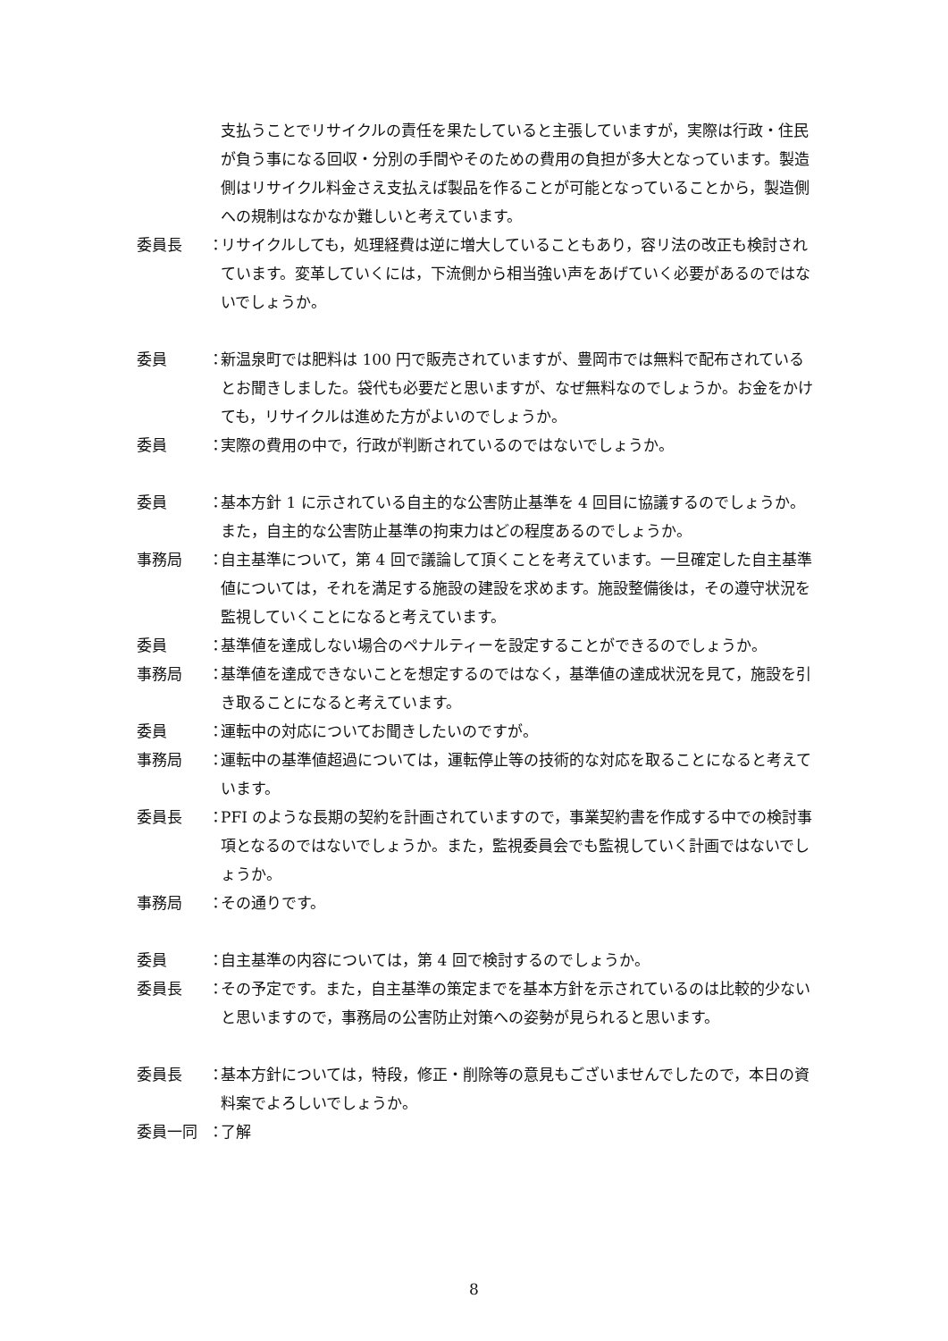支払うことでリサイクルの責任を果たしていると主張していますが，実際は行政・住民が負う事になる回収・分別の手間やそのための費用の負担が多大となっています。製造側はリサイクル料金さえ支払えば製品を作ることが可能となっていることから，製造側への規制はなかなか難しいと考えています。
委員長 ： リサイクルしても，処理経費は逆に増大していることもあり，容リ法の改正も検討されています。変革していくには，下流側から相当強い声をあげていく必要があるのではないでしょうか。
委員 ： 新温泉町では肥料は 100 円で販売されていますが、豊岡市では無料で配布されているとお聞きしました。袋代も必要だと思いますが、なぜ無料なのでしょうか。お金をかけても，リサイクルは進めた方がよいのでしょうか。
委員 ： 実際の費用の中で，行政が判断されているのではないでしょうか。
委員 ： 基本方針 1 に示されている自主的な公害防止基準を 4 回目に協議するのでしょうか。また，自主的な公害防止基準の拘束力はどの程度あるのでしょうか。
事務局 ： 自主基準について，第 4 回で議論して頂くことを考えています。一旦確定した自主基準値については，それを満足する施設の建設を求めます。施設整備後は，その遵守状況を監視していくことになると考えています。
委員 ： 基準値を達成しない場合のペナルティーを設定することができるのでしょうか。
事務局 ： 基準値を達成できないことを想定するのではなく，基準値の達成状況を見て，施設を引き取ることになると考えています。
委員 ： 運転中の対応についてお聞きしたいのですが。
事務局 ： 運転中の基準値超過については，運転停止等の技術的な対応を取ることになると考えています。
委員長 ： PFI のような長期の契約を計画されていますので，事業契約書を作成する中での検討事項となるのではないでしょうか。また，監視委員会でも監視していく計画ではないでしょうか。
事務局 ： その通りです。
委員 ： 自主基準の内容については，第 4 回で検討するのでしょうか。
委員長 ： その予定です。また，自主基準の策定までを基本方針を示されているのは比較的少ないと思いますので，事務局の公害防止対策への姿勢が見られると思います。
委員長 ： 基本方針については，特段，修正・削除等の意見もございませんでしたので，本日の資料案でよろしいでしょうか。
委員一同 ： 了解
8